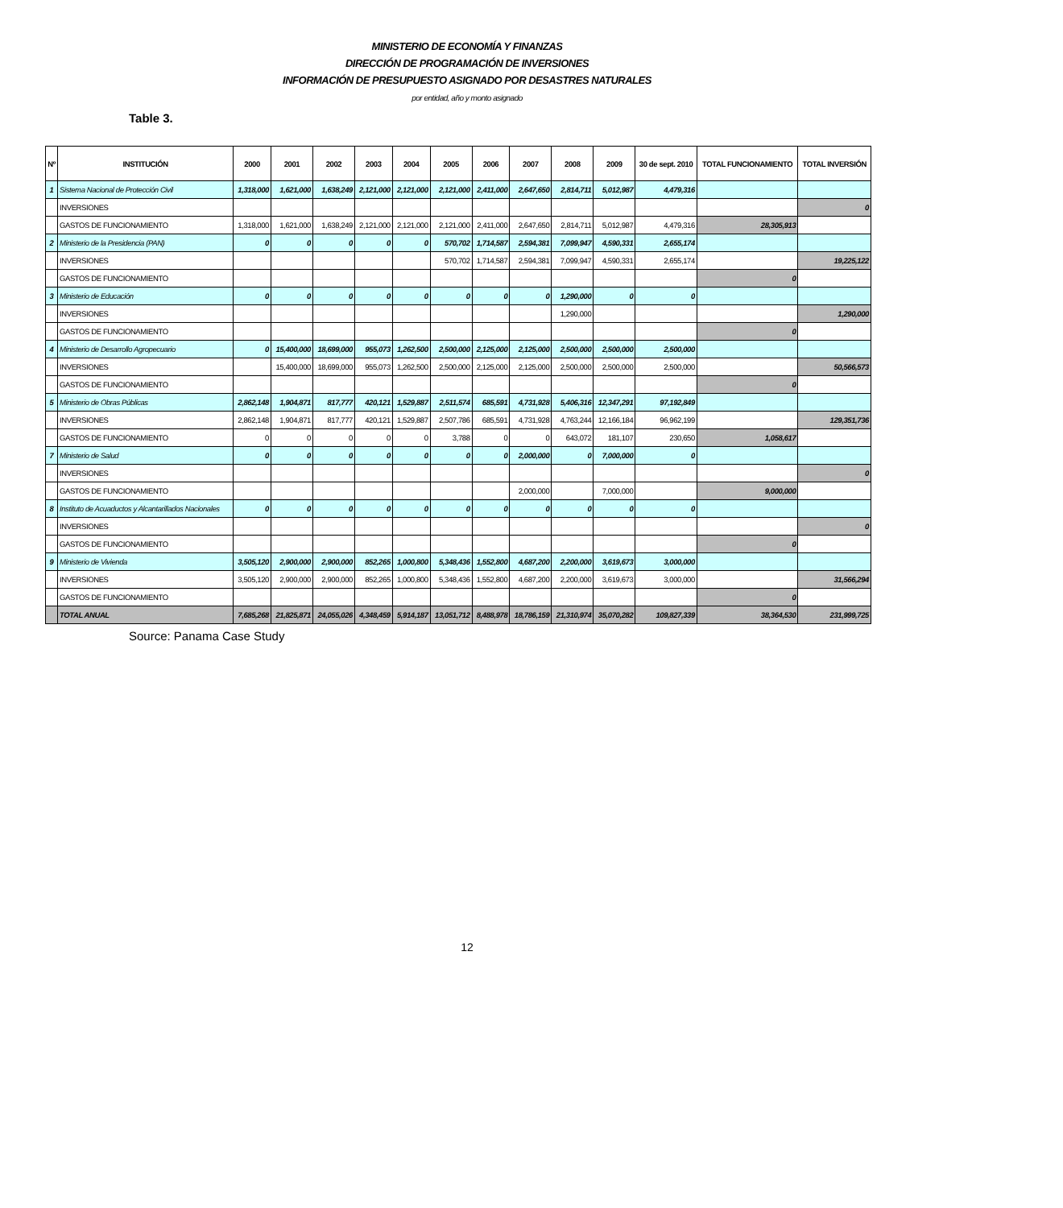Table 3.
MINISTERIO DE ECONOMÍA Y FINANZAS
DIRECCIÓN DE PROGRAMACIÓN DE INVERSIONES
INFORMACIÓN DE PRESUPUESTO ASIGNADO POR DESASTRES NATURALES
por entidad, año y monto asignado
| Nº | INSTITUCIÓN | 2000 | 2001 | 2002 | 2003 | 2004 | 2005 | 2006 | 2007 | 2008 | 2009 | 30 de sept. 2010 | TOTAL FUNCIONAMIENTO | TOTAL INVERSIÓN |
| --- | --- | --- | --- | --- | --- | --- | --- | --- | --- | --- | --- | --- | --- | --- |
| 1 | Sistema Nacional de Protección Civil | 1,318,000 | 1,621,000 | 1,638,249 | 2,121,000 | 2,121,000 | 2,121,000 | 2,411,000 | 2,647,650 | 2,814,711 | 5,012,987 | 4,479,316 | | |
| | INVERSIONES | | | | | | | | | | | | | 0 |
| | GASTOS DE FUNCIONAMIENTO | 1,318,000 | 1,621,000 | 1,638,249 | 2,121,000 | 2,121,000 | 2,121,000 | 2,411,000 | 2,647,650 | 2,814,711 | 5,012,987 | 4,479,316 | 28,305,913 | |
| 2 | Ministerio de la Presidencia (PAN) | 0 | 0 | 0 | 0 | 0 | 570,702 | 1,714,587 | 2,594,381 | 7,099,947 | 4,590,331 | 2,655,174 | | |
| | INVERSIONES | | | | | | 570,702 | 1,714,587 | 2,594,381 | 7,099,947 | 4,590,331 | 2,655,174 | | 19,225,122 |
| | GASTOS DE FUNCIONAMIENTO | | | | | | | | | | | | 0 | |
| 3 | Ministerio de Educación | 0 | 0 | 0 | 0 | 0 | 0 | 0 | 0 | 1,290,000 | 0 | 0 | | |
| | INVERSIONES | | | | | | | | | 1,290,000 | | | | 1,290,000 |
| | GASTOS DE FUNCIONAMIENTO | | | | | | | | | | | | 0 | |
| 4 | Ministerio de Desarrollo Agropecuario | 0 | 15,400,000 | 18,699,000 | 955,073 | 1,262,500 | 2,500,000 | 2,125,000 | 2,125,000 | 2,500,000 | 2,500,000 | 2,500,000 | | |
| | INVERSIONES | | 15,400,000 | 18,699,000 | 955,073 | 1,262,500 | 2,500,000 | 2,125,000 | 2,125,000 | 2,500,000 | 2,500,000 | 2,500,000 | | 50,566,573 |
| | GASTOS DE FUNCIONAMIENTO | | | | | | | | | | | | 0 | |
| 5 | Ministerio de Obras Públicas | 2,862,148 | 1,904,871 | 817,777 | 420,121 | 1,529,887 | 2,511,574 | 685,591 | 4,731,928 | 5,406,316 | 12,347,291 | 97,192,849 | | |
| | INVERSIONES | 2,862,148 | 1,904,871 | 817,777 | 420,121 | 1,529,887 | 2,507,786 | 685,591 | 4,731,928 | 4,763,244 | 12,166,184 | 96,962,199 | | 129,351,736 |
| | GASTOS DE FUNCIONAMIENTO | 0 | 0 | 0 | 0 | 0 | 3,788 | 0 | 0 | 643,072 | 181,107 | 230,650 | 1,058,617 | |
| 7 | Ministerio de Salud | 0 | 0 | 0 | 0 | 0 | 0 | 0 | 2,000,000 | 0 | 7,000,000 | 0 | | |
| | INVERSIONES | | | | | | | | | | | | | 0 |
| | GASTOS DE FUNCIONAMIENTO | | | | | | | | 2,000,000 | | 7,000,000 | | 9,000,000 | |
| 8 | Instituto de Acuaductos y Alcantarillados Nacionales | 0 | 0 | 0 | 0 | 0 | 0 | 0 | 0 | 0 | 0 | 0 | | |
| | INVERSIONES | | | | | | | | | | | | | 0 |
| | GASTOS DE FUNCIONAMIENTO | | | | | | | | | | | | 0 | |
| 9 | Ministerio de Vivienda | 3,505,120 | 2,900,000 | 2,900,000 | 852,265 | 1,000,800 | 5,348,436 | 1,552,800 | 4,687,200 | 2,200,000 | 3,619,673 | 3,000,000 | | |
| | INVERSIONES | 3,505,120 | 2,900,000 | 2,900,000 | 852,265 | 1,000,800 | 5,348,436 | 1,552,800 | 4,687,200 | 2,200,000 | 3,619,673 | 3,000,000 | | 31,566,294 |
| | GASTOS DE FUNCIONAMIENTO | | | | | | | | | | | | 0 | |
| | TOTAL ANUAL | 7,685,268 | 21,825,871 | 24,055,026 | 4,348,459 | 5,914,187 | 13,051,712 | 8,488,978 | 18,786,159 | 21,310,974 | 35,070,282 | 109,827,339 | 38,364,530 | 231,999,725 |
Source: Panama Case Study
12